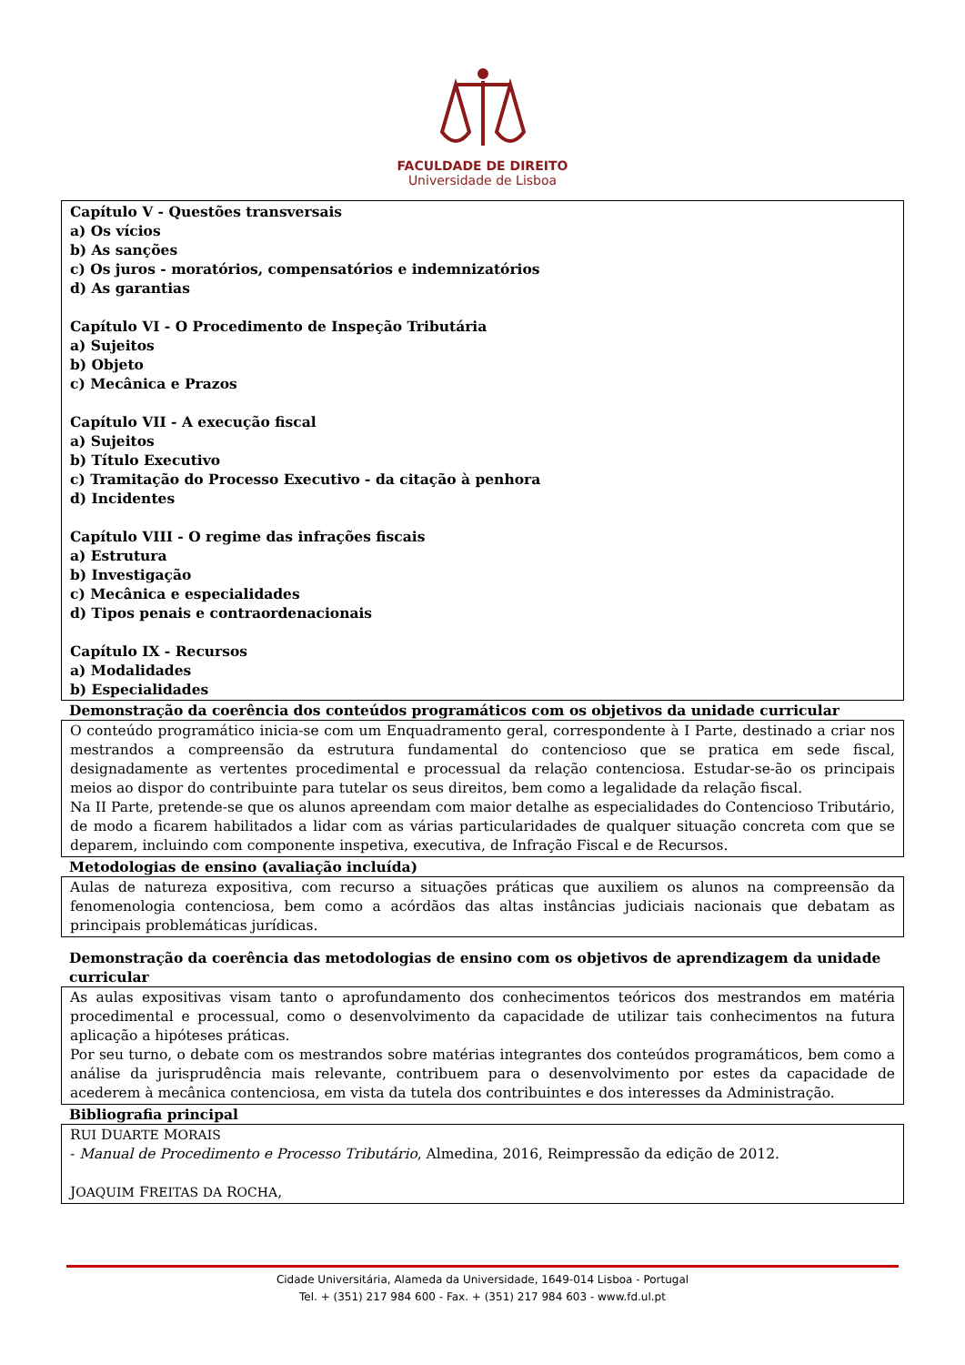FACULDADE DE DIREITO
Universidade de Lisboa
Capítulo V - Questões transversais
a) Os vícios
b) As sanções
c) Os juros - moratórios, compensatórios e indemnizatórios
d) As garantias
Capítulo VI - O Procedimento de Inspeção Tributária
a) Sujeitos
b) Objeto
c) Mecânica e Prazos
Capítulo VII - A execução fiscal
a) Sujeitos
b) Título Executivo
c) Tramitação do Processo Executivo - da citação à penhora
d) Incidentes
Capítulo VIII - O regime das infrações fiscais
a) Estrutura
b) Investigação
c) Mecânica e especialidades
d) Tipos penais e contraordenacionais
Capítulo IX - Recursos
a) Modalidades
b) Especialidades
Demonstração da coerência dos conteúdos programáticos com os objetivos da unidade curricular
O conteúdo programático inicia-se com um Enquadramento geral, correspondente à I Parte, destinado a criar nos mestrandos a compreensão da estrutura fundamental do contencioso que se pratica em sede fiscal, designadamente as vertentes procedimental e processual da relação contenciosa. Estudar-se-ão os principais meios ao dispor do contribuinte para tutelar os seus direitos, bem como a legalidade da relação fiscal.
Na II Parte, pretende-se que os alunos apreendam com maior detalhe as especialidades do Contencioso Tributário, de modo a ficarem habilitados a lidar com as várias particularidades de qualquer situação concreta com que se deparem, incluindo com componente inspetiva, executiva, de Infração Fiscal e de Recursos.
Metodologias de ensino (avaliação incluída)
Aulas de natureza expositiva, com recurso a situações práticas que auxiliem os alunos na compreensão da fenomenologia contenciosa, bem como a acórdãos das altas instâncias judiciais nacionais que debatam as principais problemáticas jurídicas.
Demonstração da coerência das metodologias de ensino com os objetivos de aprendizagem da unidade curricular
As aulas expositivas visam tanto o aprofundamento dos conhecimentos teóricos dos mestrandos em matéria procedimental e processual, como o desenvolvimento da capacidade de utilizar tais conhecimentos na futura aplicação a hipóteses práticas.
Por seu turno, o debate com os mestrandos sobre matérias integrantes dos conteúdos programáticos, bem como a análise da jurisprudência mais relevante, contribuem para o desenvolvimento por estes da capacidade de acederem à mecânica contenciosa, em vista da tutela dos contribuintes e dos interesses da Administração.
Bibliografia principal
RUI DUARTE MORAIS
- Manual de Procedimento e Processo Tributário, Almedina, 2016, Reimpressão da edição de 2012.
JOAQUIM FREITAS DA ROCHA,
Cidade Universitária, Alameda da Universidade, 1649-014 Lisboa - Portugal
Tel. + (351) 217 984 600 - Fax. + (351) 217 984 603 - www.fd.ul.pt